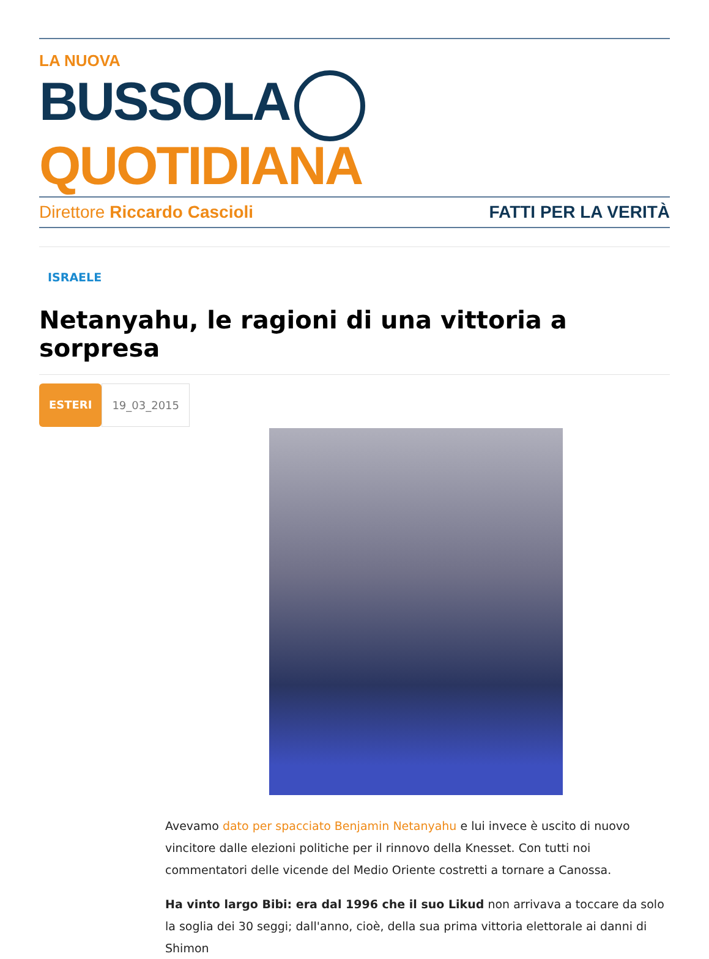LA NUOVA
BUSSOLA QUOTIDIANA
Direttore Riccardo Cascioli FATTI PER LA VERITÀ
ISRAELE
Netanyahu, le ragioni di una vittoria a sorpresa
ESTERI 19_03_2015
Avevamo dato per spacciato Benjamin Netanyahu e lui invece è uscito di nuovo vincitore dalle elezioni politiche per il rinnovo della Knesset. Con tutti noi commentatori delle vicende del Medio Oriente costretti a tornare a Canossa.
Ha vinto largo Bibi: era dal 1996 che il suo Likud non arrivava a toccare da solo la soglia dei 30 seggi; dall'anno, cioè, della sua prima vittoria elettorale ai danni di Shimon